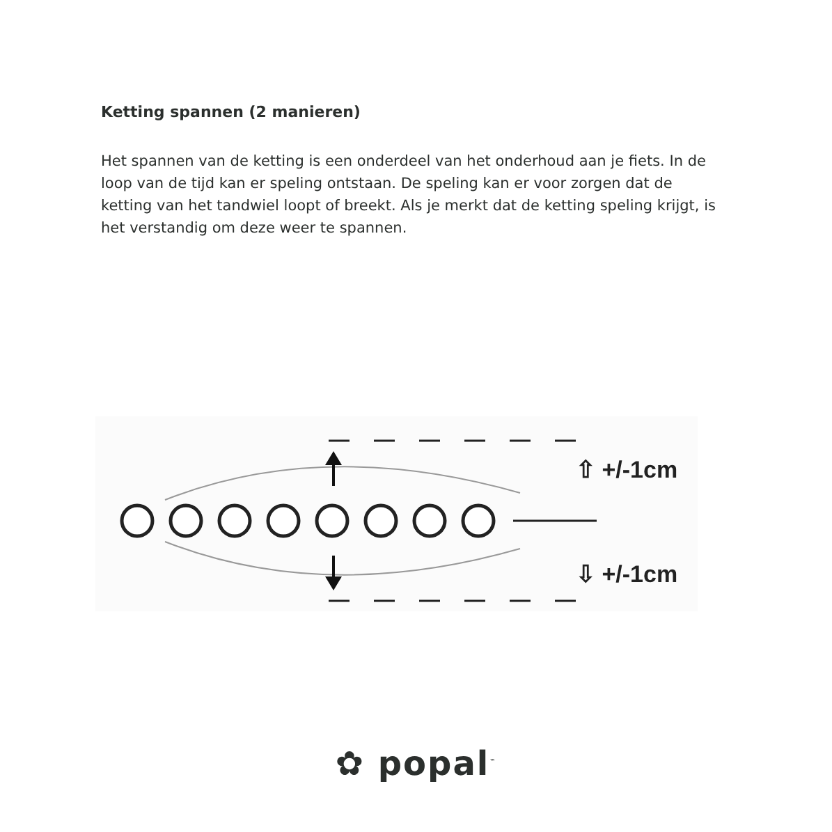Ketting spannen (2 manieren)
Het spannen van de ketting is een onderdeel van het onderhoud aan je fiets. In de loop van de tijd kan er speling ontstaan. De speling kan er voor zorgen dat de ketting van het tandwiel loopt of breekt. Als je merkt dat de ketting speling krijgt, is het verstandig om deze weer te spannen.
⇧ +/-1cm
⇩ +/-1cm
✿ popal<sup>™</sup>